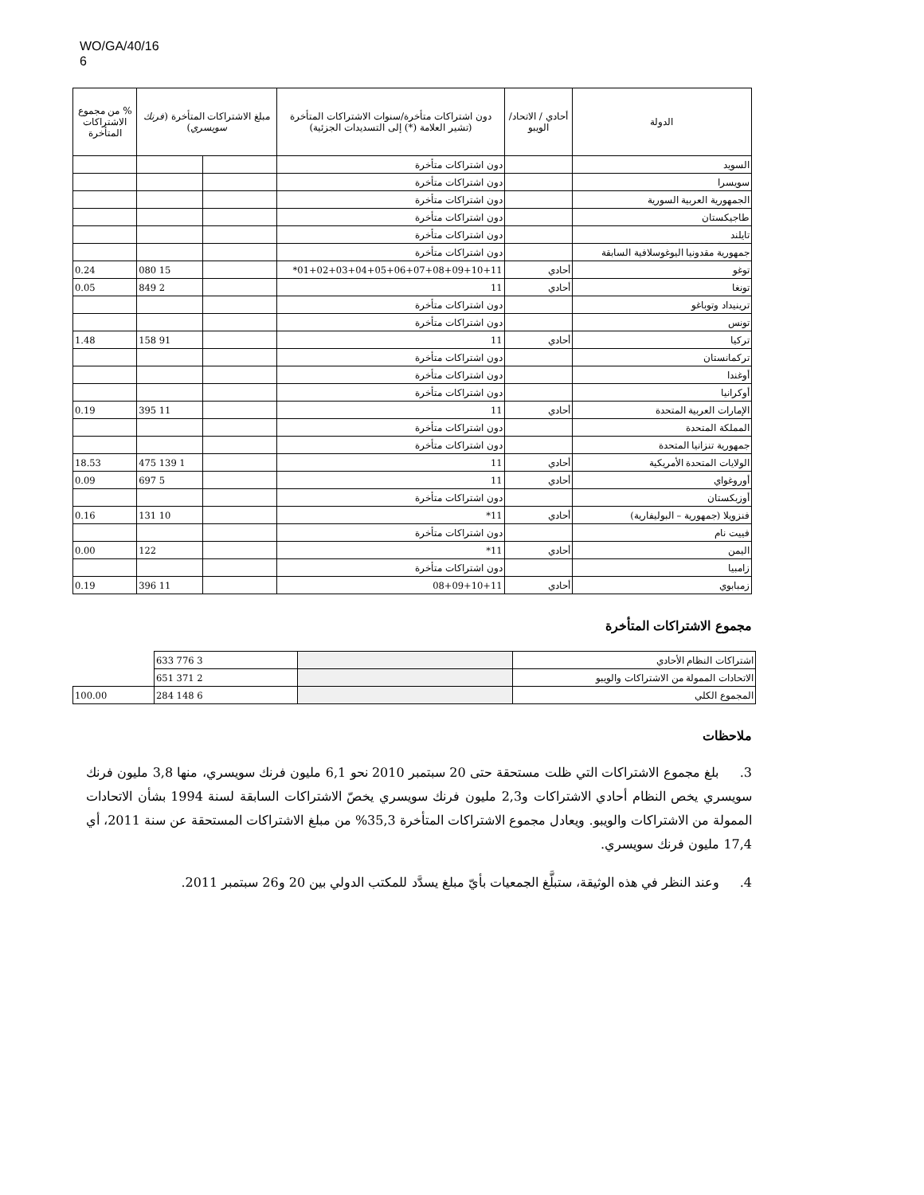WO/GA/40/16
6
| الدولة | أحادي / الاتحاد/ الويبو | دون اشتراكات متأخرة/سنوات الاشتراكات المتأخرة (تشير العلامة (*) إلى التسديدات الجزئية) | مبلغ الاشتراكات المتأخرة ( فرنك سويسري ) | | % من مجموع الاشتراكات المتأخرة |
| --- | --- | --- | --- | --- | --- |
| السويد | | دون اشتراكات متأخرة | | | |
| سويسرا | | دون اشتراكات متأخرة | | | |
| الجمهورية العربية السورية | | دون اشتراكات متأخرة | | | |
| طاجيكستان | | دون اشتراكات متأخرة | | | |
| تايلند | | دون اشتراكات متأخرة | | | |
| جمهورية مقدونيا اليوغوسلافية السابقة | | دون اشتراكات متأخرة | | | |
| توغو | أحادي | 01+02+03+04+05+06+07+08+09+10+11* | | 15 080 | 0.24 |
| تونغا | أحادي | 11 | | 2 849 | 0.05 |
| ترينيداد وتوباغو | | دون اشتراكات متأخرة | | | |
| تونس | | دون اشتراكات متأخرة | | | |
| تركيا | أحادي | 11 | | 91 158 | 1.48 |
| تركمانستان | | دون اشتراكات متأخرة | | | |
| أوغندا | | دون اشتراكات متأخرة | | | |
| أوكرانيا | | دون اشتراكات متأخرة | | | |
| الإمارات العربية المتحدة | أحادي | 11 | | 11 395 | 0.19 |
| المملكة المتحدة | | دون اشتراكات متأخرة | | | |
| جمهورية تنزانيا المتحدة | | دون اشتراكات متأخرة | | | |
| الولايات المتحدة الأمريكية | أحادي | 11 | | 1 139 475 | 18.53 |
| أوروغواي | أحادي | 11 | | 5 697 | 0.09 |
| أوزبكستان | | دون اشتراكات متأخرة | | | |
| فنزويلا (جمهورية – البوليفارية) | أحادي | 11* | | 10 131 | 0.16 |
| فييت نام | | دون اشتراكات متأخرة | | | |
| اليمن | أحادي | 11* | | 122 | 0.00 |
| زامبيا | | دون اشتراكات متأخرة | | | |
| زمبابوي | أحادي | 08+09+10+11 | | 11 396 | 0.19 |
مجموع الاشتراكات المتأخرة
| اشتراكات النظام الأحادي | | 3 776 633 | |
| الاتحادات الممولة من الاشتراكات والويبو | | 2 371 651 | |
| المجموع الكلي | | 6 148 284 | 100.00 |
ملاحظات
3. بلغ مجموع الاشتراكات التي ظلت مستحقة حتى 20 سبتمبر 2010 نحو 6,1 مليون فرنك سويسري، منها 3,8 مليون فرنك سويسري يخص النظام أحادي الاشتراكات و2,3 مليون فرنك سويسري يخصّ الاشتراكات السابقة لسنة 1994 بشأن الاتحادات الممولة من الاشتراكات والويبو. ويعادل مجموع الاشتراكات المتأخرة 35,3% من مبلغ الاشتراكات المستحقة عن سنة 2011، أي 17,4 مليون فرنك سويسري.
4. وعند النظر في هذه الوثيقة، ستبلَّغ الجمعيات بأيّ مبلغ يسدَّد للمكتب الدولي بين 20 و26 سبتمبر 2011.